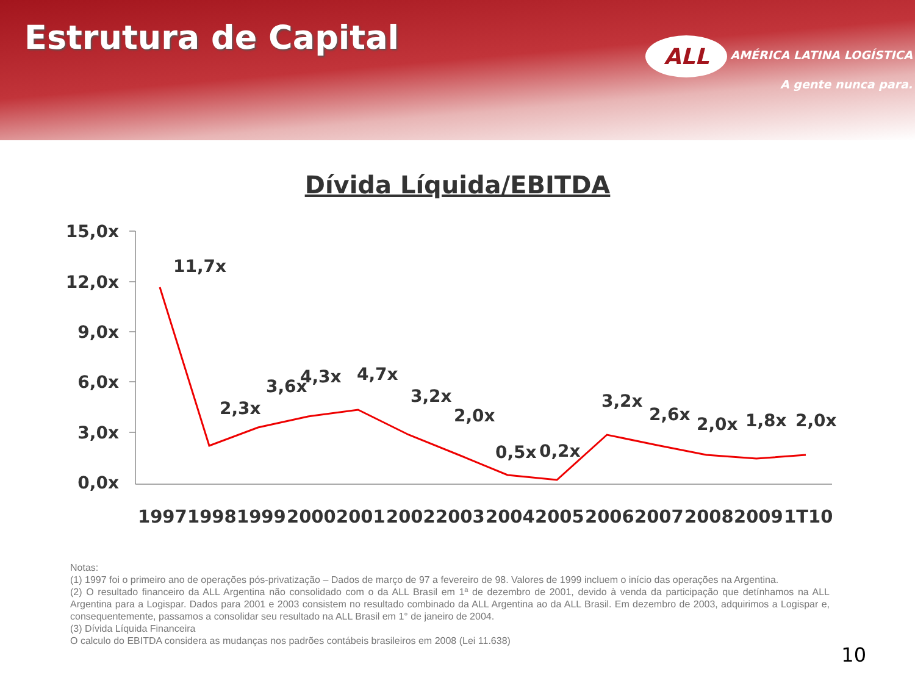Estrutura de Capital
ALL AMÉRICA LATINA LOGÍSTICA
A gente nunca para.
Dívida Líquida/EBITDA
15,0x
12,0x
9,0x
6,0x
3,0x
0,0x
11,7x
2,3x
3,6x
4,3x
4,7x
3,2x
2,0x
0,5x
0,2x
3,2x
2,6x
2,0x
1,8x
2,0x
1997
1998
1999
2000
2001
2002
2003
2004
2005
2006
2007
2008
2009
1T10
Notas:
(1) 1997 foi o primeiro ano de operações pós-privatização – Dados de março de 97 a fevereiro de 98. Valores de 1999 incluem o início das operações na Argentina.
(2) O resultado financeiro da ALL Argentina não consolidado com o da ALL Brasil em 1ª de dezembro de 2001, devido à venda da participação que detínhamos na ALL Argentina para a Logispar. Dados para 2001 e 2003 consistem no resultado combinado da ALL Argentina ao da ALL Brasil. Em dezembro de 2003, adquirimos a Logispar e, consequentemente, passamos a consolidar seu resultado na ALL Brasil em 1° de janeiro de 2004.
(3) Dívida Líquida Financeira
O calculo do EBITDA considera as mudanças nos padrões contábeis brasileiros em 2008 (Lei 11.638)
10